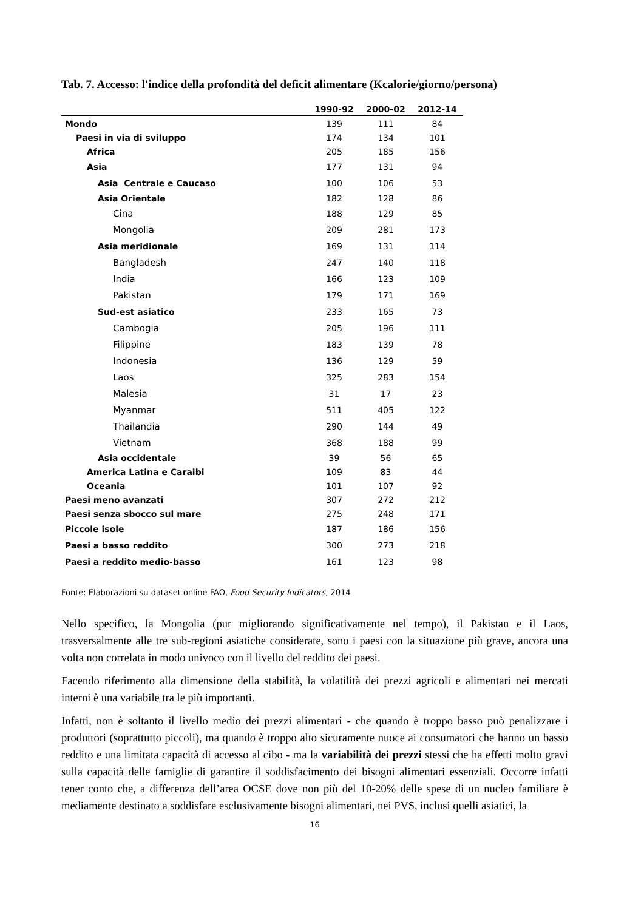Tab. 7. Accesso: l'indice della profondità del deficit alimentare (Kcalorie/giorno/persona)
| | 1990-92 | 2000-02 | 2012-14 |
| --- | --- | --- | --- |
| Mondo | 139 | 111 | 84 |
| Paesi in via di sviluppo | 174 | 134 | 101 |
| Africa | 205 | 185 | 156 |
| Asia | 177 | 131 | 94 |
| Asia Centrale e Caucaso | 100 | 106 | 53 |
| Asia Orientale | 182 | 128 | 86 |
| Cina | 188 | 129 | 85 |
| Mongolia | 209 | 281 | 173 |
| Asia meridionale | 169 | 131 | 114 |
| Bangladesh | 247 | 140 | 118 |
| India | 166 | 123 | 109 |
| Pakistan | 179 | 171 | 169 |
| Sud-est asiatico | 233 | 165 | 73 |
| Cambogia | 205 | 196 | 111 |
| Filippine | 183 | 139 | 78 |
| Indonesia | 136 | 129 | 59 |
| Laos | 325 | 283 | 154 |
| Malesia | 31 | 17 | 23 |
| Myanmar | 511 | 405 | 122 |
| Thailandia | 290 | 144 | 49 |
| Vietnam | 368 | 188 | 99 |
| Asia occidentale | 39 | 56 | 65 |
| America Latina e Caraibi | 109 | 83 | 44 |
| Oceania | 101 | 107 | 92 |
| Paesi meno avanzati | 307 | 272 | 212 |
| Paesi senza sbocco sul mare | 275 | 248 | 171 |
| Piccole isole | 187 | 186 | 156 |
| Paesi a basso reddito | 300 | 273 | 218 |
| Paesi a reddito medio-basso | 161 | 123 | 98 |
Fonte: Elaborazioni su dataset online FAO, Food Security Indicators, 2014
Nello specifico, la Mongolia (pur migliorando significativamente nel tempo), il Pakistan e il Laos, trasversalmente alle tre sub-regioni asiatiche considerate, sono i paesi con la situazione più grave, ancora una volta non correlata in modo univoco con il livello del reddito dei paesi.
Facendo riferimento alla dimensione della stabilità, la volatilità dei prezzi agricoli e alimentari nei mercati interni è una variabile tra le più importanti.
Infatti, non è soltanto il livello medio dei prezzi alimentari - che quando è troppo basso può penalizzare i produttori (soprattutto piccoli), ma quando è troppo alto sicuramente nuoce ai consumatori che hanno un basso reddito e una limitata capacità di accesso al cibo - ma la variabilità dei prezzi stessi che ha effetti molto gravi sulla capacità delle famiglie di garantire il soddisfacimento dei bisogni alimentari essenziali. Occorre infatti tener conto che, a differenza dell’area OCSE dove non più del 10-20% delle spese di un nucleo familiare è mediamente destinato a soddisfare esclusivamente bisogni alimentari, nei PVS, inclusi quelli asiatici, la
16